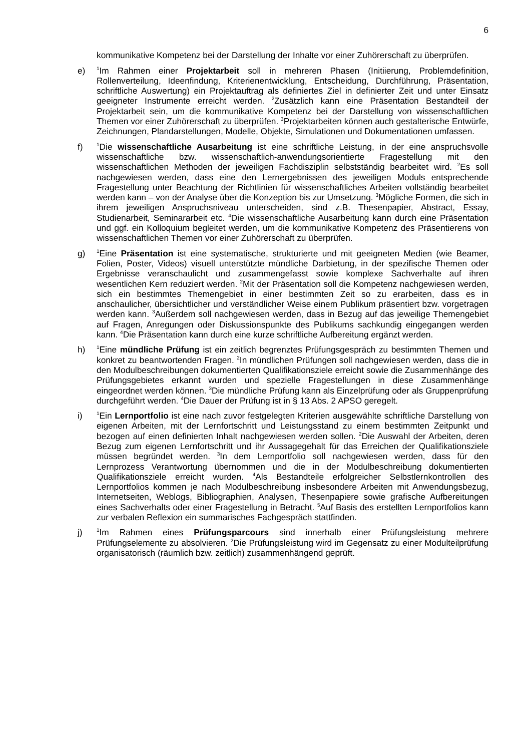6
kommunikative Kompetenz bei der Darstellung der Inhalte vor einer Zuhörerschaft zu überprüfen.
e)
<sup>1</sup> Im Rahmen einer Projektarbeit soll in mehreren Phasen (Initiierung, Problemdefinition, Rollenverteilung, Ideenfindung, Kriterienentwicklung, Entscheidung, Durchführung, Präsentation, schriftliche Auswertung) ein Projektauftrag als definiertes Ziel in definierter Zeit und unter Einsatz geeigneter Instrumente erreicht werden. <sup>2</sup>Zusätzlich kann eine Präsentation Bestandteil der Projektarbeit sein, um die kommunikative Kompetenz bei der Darstellung von wissenschaftlichen Themen vor einer Zuhörerschaft zu überprüfen. <sup>3</sup>Projektarbeiten können auch gestalterische Entwürfe, Zeichnungen, Plandarstellungen, Modelle, Objekte, Simulationen und Dokumentationen umfassen.
f)
<sup>1</sup> Die wissenschaftliche Ausarbeitung ist eine schriftliche Leistung, in der eine anspruchsvolle wissenschaftliche bzw. wissenschaftlich-anwendungsorientierte Fragestellung mit den wissenschaftlichen Methoden der jeweiligen Fachdisziplin selbstständig bearbeitet wird. <sup>2</sup>Es soll nachgewiesen werden, dass eine den Lernergebnissen des jeweiligen Moduls entsprechende Fragestellung unter Beachtung der Richtlinien für wissenschaftliches Arbeiten vollständig bearbeitet werden kann – von der Analyse über die Konzeption bis zur Umsetzung. <sup>3</sup>Mögliche Formen, die sich in ihrem jeweiligen Anspruchsniveau unterscheiden, sind z.B. Thesenpapier, Abstract, Essay, Studienarbeit, Seminararbeit etc. <sup>4</sup>Die wissenschaftliche Ausarbeitung kann durch eine Präsentation und ggf. ein Kolloquium begleitet werden, um die kommunikative Kompetenz des Präsentierens von wissenschaftlichen Themen vor einer Zuhörerschaft zu überprüfen.
g)
<sup>1</sup> Eine Präsentation ist eine systematische, strukturierte und mit geeigneten Medien (wie Beamer, Folien, Poster, Videos) visuell unterstützte mündliche Darbietung, in der spezifische Themen oder Ergebnisse veranschaulicht und zusammengefasst sowie komplexe Sachverhalte auf ihren wesentlichen Kern reduziert werden. <sup>2</sup>Mit der Präsentation soll die Kompetenz nachgewiesen werden, sich ein bestimmtes Themengebiet in einer bestimmten Zeit so zu erarbeiten, dass es in anschaulicher, übersichtlicher und verständlicher Weise einem Publikum präsentiert bzw. vorgetragen werden kann. <sup>3</sup>Außerdem soll nachgewiesen werden, dass in Bezug auf das jeweilige Themengebiet auf Fragen, Anregungen oder Diskussionspunkte des Publikums sachkundig eingegangen werden kann. <sup>4</sup>Die Präsentation kann durch eine kurze schriftliche Aufbereitung ergänzt werden.
h)
<sup>1</sup> Eine mündliche Prüfung ist ein zeitlich begrenztes Prüfungsgespräch zu bestimmten Themen und konkret zu beantwortenden Fragen. <sup>2</sup>In mündlichen Prüfungen soll nachgewiesen werden, dass die in den Modulbeschreibungen dokumentierten Qualifikationsziele erreicht sowie die Zusammenhänge des Prüfungsgebietes erkannt wurden und spezielle Fragestellungen in diese Zusammenhänge eingeordnet werden können. <sup>3</sup>Die mündliche Prüfung kann als Einzelprüfung oder als Gruppenprüfung durchgeführt werden. <sup>4</sup>Die Dauer der Prüfung ist in § 13 Abs. 2 APSO geregelt.
i)
<sup>1</sup> Ein Lernportfolio ist eine nach zuvor festgelegten Kriterien ausgewählte schriftliche Darstellung von eigenen Arbeiten, mit der Lernfortschritt und Leistungsstand zu einem bestimmten Zeitpunkt und bezogen auf einen definierten Inhalt nachgewiesen werden sollen. <sup>2</sup>Die Auswahl der Arbeiten, deren Bezug zum eigenen Lernfortschritt und ihr Aussagegehalt für das Erreichen der Qualifikationsziele müssen begründet werden. <sup>3</sup>In dem Lernportfolio soll nachgewiesen werden, dass für den Lernprozess Verantwortung übernommen und die in der Modulbeschreibung dokumentierten Qualifikationsziele erreicht wurden. <sup>4</sup>Als Bestandteile erfolgreicher Selbstlernkontrollen des Lernportfolios kommen je nach Modulbeschreibung insbesondere Arbeiten mit Anwendungsbezug, Internetseiten, Weblogs, Bibliographien, Analysen, Thesenpapiere sowie grafische Aufbereitungen eines Sachverhalts oder einer Fragestellung in Betracht. <sup>5</sup>Auf Basis des erstellten Lernportfolios kann zur verbalen Reflexion ein summarisches Fachgespräch stattfinden.
j)
<sup>1</sup> Im Rahmen eines Prüfungsparcours sind innerhalb einer Prüfungsleistung mehrere Prüfungselemente zu absolvieren. <sup>2</sup>Die Prüfungsleistung wird im Gegensatz zu einer Modulteilprüfung organisatorisch (räumlich bzw. zeitlich) zusammenhängend geprüft.